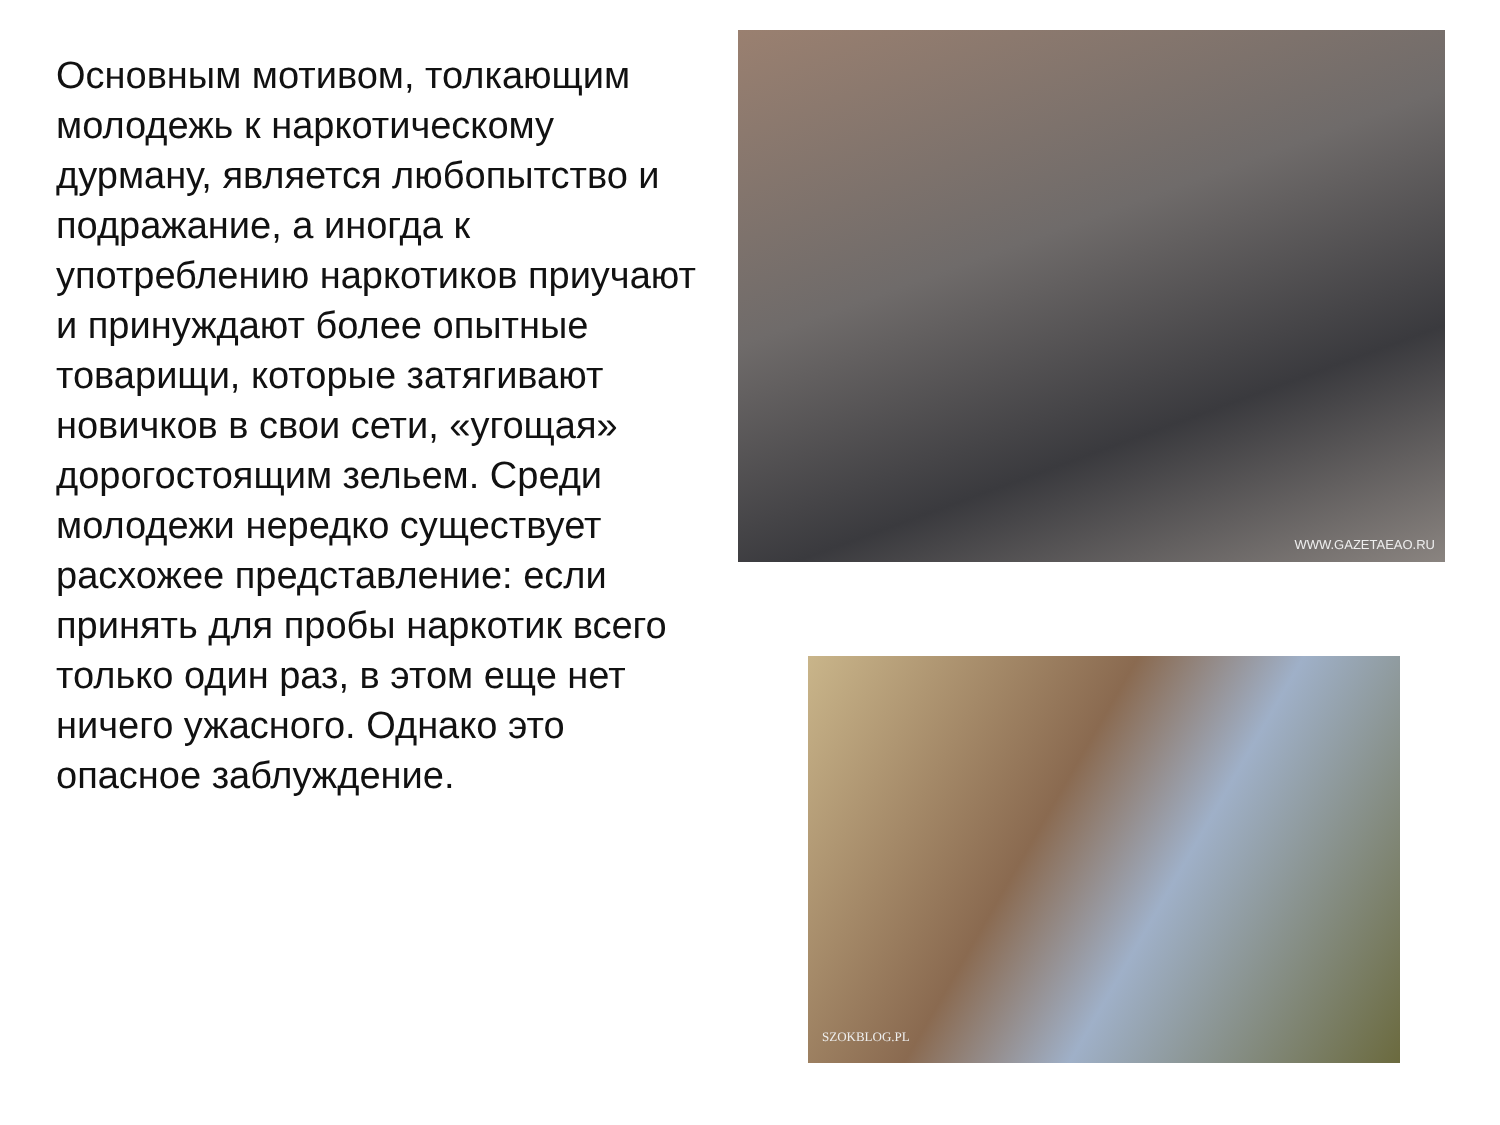Основным мотивом, толкающим молодежь к наркотическому дурману, является любопытство и подражание, а иногда к употреблению наркотиков приучают и принуждают более опытные товарищи, которые затягивают новичков в свои сети, «угощая» дорогостоящим зельем. Среди молодежи нередко существует расхожее представление: если принять для пробы наркотик всего только один раз, в этом еще нет ничего ужасного. Однако это опасное заблуждение.
WWW.GAZETAEAO.RU
SZOKBLOG.PL